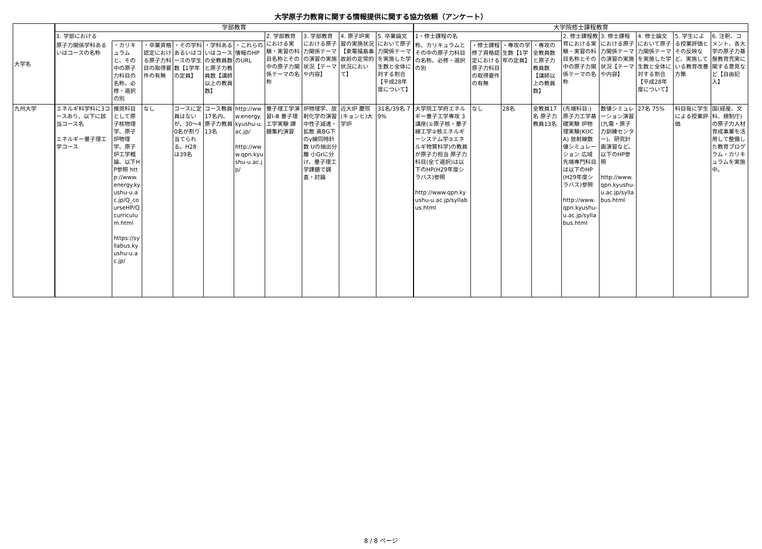大学原子力教育に関する情報提供に関する協力依頼（アンケート）
| 大学名 | 学部教育 | | | | | | | | | | 大学院修士課程教育 | | | | | | | | |
| --- | --- | --- | --- | --- | --- | --- | --- | --- | --- | --- | --- | --- | --- | --- | --- | --- | --- | --- | --- |
| | 1. 学部における | | | | | | 2. 学部教育における実験・実習の科目名称とその中の原子力関係テーマの名称 | 3. 学部教育における原子力関係テーマの演習の実施状況【テーマや内容】 | 4. 原子炉実習の実施状況【東電福島事故前の定常的状況において】 | 5. 卒業論文において原子力関係テーマを実施した学生数と全体に対する割合【平成28年度について】 | 1・修士課程の名 | | | | 2. 修士課程教育における実験・実習の科目名称とその中の原子力関係テーマの名称 | 3. 修士課程における原子力関係テーマの演習の実施状況【テーマや内容】 | 4. 修士論文において原子力関係テーマを実施した学生数と全体に対する割合【平成28年度について】 | 5. 学生による授業評価とその反映など、実施している教育改善方策 | 6. 注釈、コメント、各大学の原子力基盤教育充実に関する意見など【自由記入】 |
| | 原子力関係学科あるいはコースの名称 | ・カリキュラムと、その中の原子力科目の名称、必修・選択の別 | ・卒業資格認定における原子力科目の取得要件の有無 | ・その学科あるいはコースの学生数【1学年の定員】 | ・学科あるいはコースの全教員数と原子力教員数【講師以上の教員数】 | ・これらの情報のHPのURL | | | | | 称、カリキュラムとその中の原子力科目の名称、必修・選択の別 | ・修士課程修了資格認定における原子力科目の取得要件の有無 | ・専攻の学生数【1学年の定員】 | ・専攻の全教員数と原子力教員数【講師以上の教員数】 | | | | | |
| 九州大学 | エネルギ科学科に3コースあり、以下に該当コース名 エネルギー量子理工学コース | 推奨科目として原子核物理学、原子炉物理学、原子炉工学概論、以下HP参照 http://www.energy.kyushu-u.ac.jp/Q_courseHP/Qcurriculum.html https://syllabus.kyushu-u.ac.jp/ | なし | コースに定員はないが、30～40名が割り当てられる。H28は39名 | コース教員17名内、原子力教員13名 | http://www.energy.kyushu-u.ac.jp/ http://www.qpn.kyushu-u.ac.jp/ | 量子理工学演習Ⅰ-Ⅲ 量子理工学実験 課題集約演習 | 炉物理学、放射化学の演習 中性子減速・拡散 高BG下のγ線同時計数 Uの抽出分離 小Grに分け、量子理工学課題で調査・討論 | 近大炉 慶煕(キョンヒ)大学炉 | 31名/39名 79% | 大学院工学府エネルギー量子工学専攻 3講座(①原子核・量子線工学②核エネルギーシステム学③エネルギ物質科学)の教員が原子力担当 原子力科目(全て選択)は以下のHP(H29年度シラバス)参照 http://www.qpn.kyushu-u.ac.jp/syllabus.html | なし | 28名 | 全教員17名 原子力教員13名 | (先端科目:) 原子力工学基礎実験 炉物理実験(KUCA) 放射線数値シミュレーション 広域先端専門科目は以下のHP(H29年度シラバス)参照 http://www.qpn.kyushu-u.ac.jp/syllabus.html | 数値シミュレーション演習(九電・原子力訓練センター)、研究計画演習など。以下のHP参照 http://www.qpn.kyushu-u.ac.jp/syllabus.html | 27名 75% | 科目毎に学生による授業評価 | 国(経産、文科、規制庁)の原子力人材育成事業を活用して整備した教育プログラム・カリキュラムを実施中。 |
8 / 8 ページ